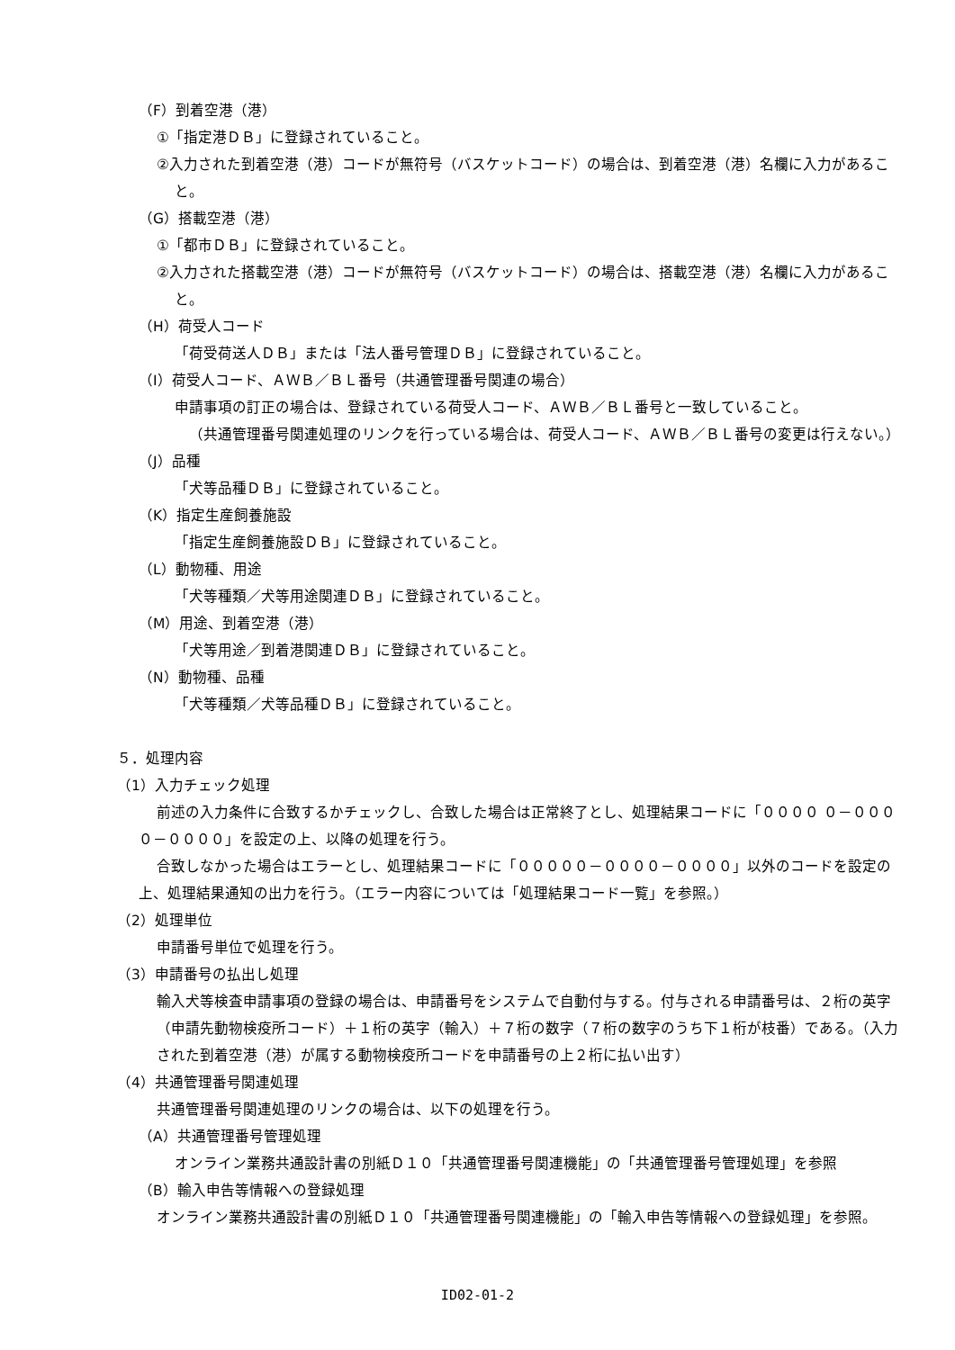（F）到着空港（港）
①「指定港ＤＢ」に登録されていること。
②入力された到着空港（港）コードが無符号（バスケットコード）の場合は、到着空港（港）名欄に入力があること。
（G）搭載空港（港）
①「都市ＤＢ」に登録されていること。
②入力された搭載空港（港）コードが無符号（バスケットコード）の場合は、搭載空港（港）名欄に入力があること。
（H）荷受人コード
「荷受荷送人ＤＢ」または「法人番号管理ＤＢ」に登録されていること。
（I）荷受人コード、ＡＷＢ／ＢＬ番号（共通管理番号関連の場合）
申請事項の訂正の場合は、登録されている荷受人コード、ＡＷＢ／ＢＬ番号と一致していること。
（共通管理番号関連処理のリンクを行っている場合は、荷受人コード、ＡＷＢ／ＢＬ番号の変更は行えない。）
（J）品種
「犬等品種ＤＢ」に登録されていること。
（K）指定生産飼養施設
「指定生産飼養施設ＤＢ」に登録されていること。
（L）動物種、用途
「犬等種類／犬等用途関連ＤＢ」に登録されていること。
（M）用途、到着空港（港）
「犬等用途／到着港関連ＤＢ」に登録されていること。
（N）動物種、品種
「犬等種類／犬等品種ＤＢ」に登録されていること。
５．処理内容
（1）入力チェック処理
前述の入力条件に合致するかチェックし、合致した場合は正常終了とし、処理結果コードに「００００ ０－００００－００００」を設定の上、以降の処理を行う。
合致しなかった場合はエラーとし、処理結果コードに「０００００－００００－００００」以外のコードを設定の上、処理結果通知の出力を行う。（エラー内容については「処理結果コード一覧」を参照。）
（2）処理単位
申請番号単位で処理を行う。
（3）申請番号の払出し処理
輸入犬等検査申請事項の登録の場合は、申請番号をシステムで自動付与する。付与される申請番号は、２桁の英字（申請先動物検疫所コード）＋１桁の英字（輸入）＋７桁の数字（７桁の数字のうち下１桁が枝番）である。（入力された到着空港（港）が属する動物検疫所コードを申請番号の上２桁に払い出す）
（4）共通管理番号関連処理
共通管理番号関連処理のリンクの場合は、以下の処理を行う。
（A）共通管理番号管理処理
オンライン業務共通設計書の別紙Ｄ１０「共通管理番号関連機能」の「共通管理番号管理処理」を参照
（B）輸入申告等情報への登録処理
オンライン業務共通設計書の別紙Ｄ１０「共通管理番号関連機能」の「輸入申告等情報への登録処理」を参照。
ID02-01-2